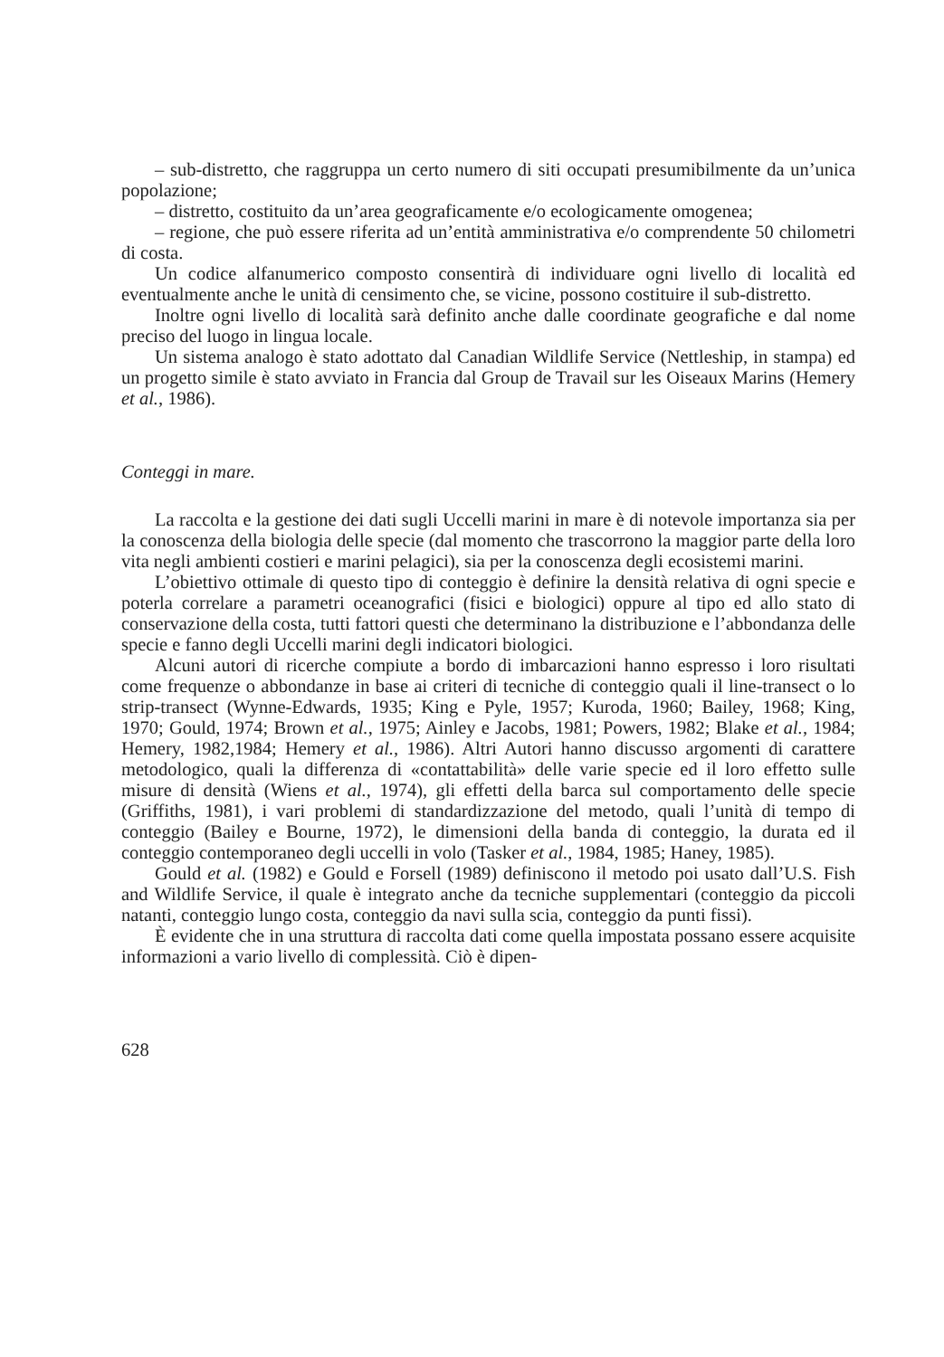– sub-distretto, che raggruppa un certo numero di siti occupati presumibilmente da un’unica popolazione;
– distretto, costituito da un’area geograficamente e/o ecologicamente omogenea;
– regione, che può essere riferita ad un’entità amministrativa e/o comprendente 50 chilometri di costa.
Un codice alfanumerico composto consentirà di individuare ogni livello di località ed eventualmente anche le unità di censimento che, se vicine, possono costituire il sub-distretto.
Inoltre ogni livello di località sarà definito anche dalle coordinate geografiche e dal nome preciso del luogo in lingua locale.
Un sistema analogo è stato adottato dal Canadian Wildlife Service (Nettleship, in stampa) ed un progetto simile è stato avviato in Francia dal Group de Travail sur les Oiseaux Marins (Hemery et al., 1986).
Conteggi in mare.
La raccolta e la gestione dei dati sugli Uccelli marini in mare è di notevole importanza sia per la conoscenza della biologia delle specie (dal momento che trascorrono la maggior parte della loro vita negli ambienti costieri e marini pelagici), sia per la conoscenza degli ecosistemi marini.
L’obiettivo ottimale di questo tipo di conteggio è definire la densità relativa di ogni specie e poterla correlare a parametri oceanografici (fisici e biologici) oppure al tipo ed allo stato di conservazione della costa, tutti fattori questi che determinano la distribuzione e l’abbondanza delle specie e fanno degli Uccelli marini degli indicatori biologici.
Alcuni autori di ricerche compiute a bordo di imbarcazioni hanno espresso i loro risultati come frequenze o abbondanze in base ai criteri di tecniche di conteggio quali il line-transect o lo strip-transect (Wynne-Edwards, 1935; King e Pyle, 1957; Kuroda, 1960; Bailey, 1968; King, 1970; Gould, 1974; Brown et al., 1975; Ainley e Jacobs, 1981; Powers, 1982; Blake et al., 1984; Hemery, 1982,1984; Hemery et al., 1986). Altri Autori hanno discusso argomenti di carattere metodologico, quali la differenza di «contattabilità» delle varie specie ed il loro effetto sulle misure di densità (Wiens et al., 1974), gli effetti della barca sul comportamento delle specie (Griffiths, 1981), i vari problemi di standardizzazione del metodo, quali l’unità di tempo di conteggio (Bailey e Bourne, 1972), le dimensioni della banda di conteggio, la durata ed il conteggio contemporaneo degli uccelli in volo (Tasker et al., 1984, 1985; Haney, 1985).
Gould et al. (1982) e Gould e Forsell (1989) definiscono il metodo poi usato dall’U.S. Fish and Wildlife Service, il quale è integrato anche da tecniche supplementari (conteggio da piccoli natanti, conteggio lungo costa, conteggio da navi sulla scia, conteggio da punti fissi).
È evidente che in una struttura di raccolta dati come quella impostata possano essere acquisite informazioni a vario livello di complessità. Ciò è dipen-
628